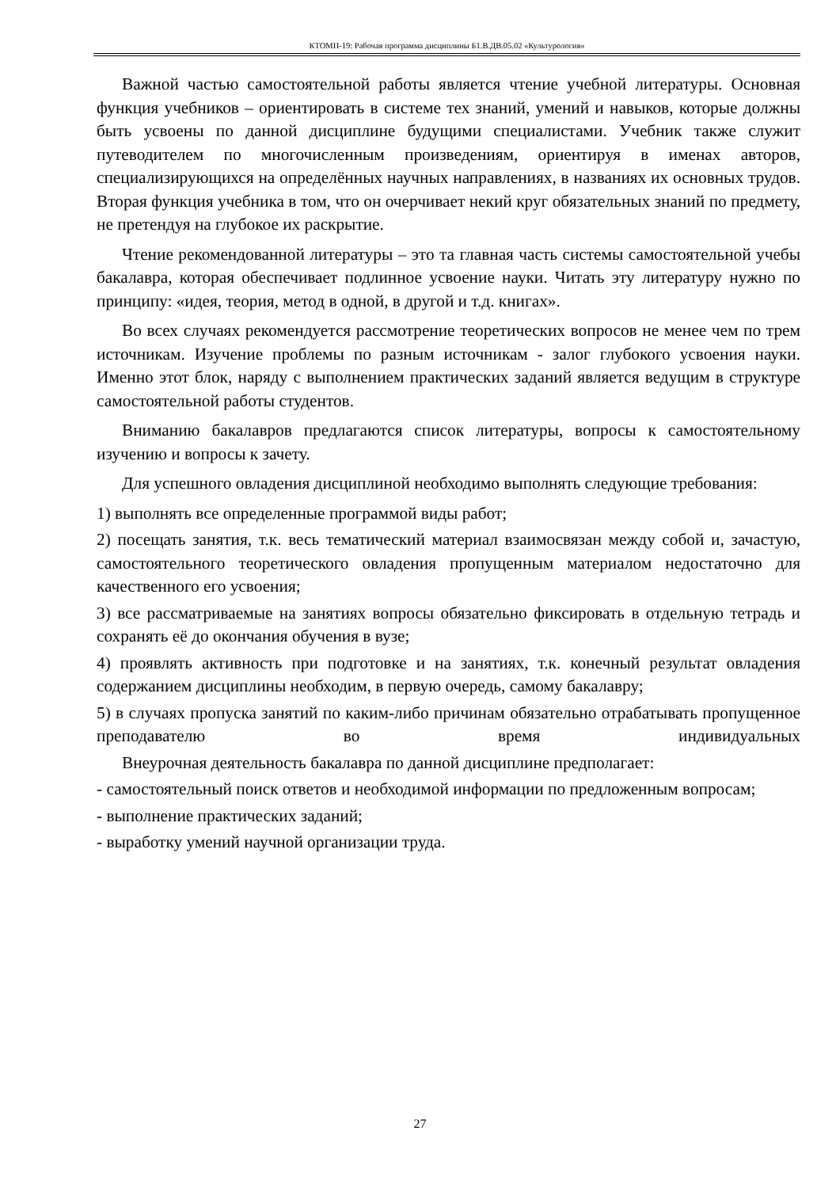КТОМП-19: Рабочая программа дисциплины Б1.В.ДВ.05.02 «Культурология»
Важной частью самостоятельной работы является чтение учебной литературы. Основная функция учебников – ориентировать в системе тех знаний, умений и навыков, которые должны быть усвоены по данной дисциплине будущими специалистами. Учебник также служит путеводителем по многочисленным произведениям, ориентируя в именах авторов, специализирующихся на определённых научных направлениях, в названиях их основных трудов. Вторая функция учебника в том, что он очерчивает некий круг обязательных знаний по предмету, не претендуя на глубокое их раскрытие.
Чтение рекомендованной литературы – это та главная часть системы самостоятельной учебы бакалавра, которая обеспечивает подлинное усвоение науки. Читать эту литературу нужно по принципу: «идея, теория, метод в одной, в другой и т.д. книгах».
Во всех случаях рекомендуется рассмотрение теоретических вопросов не менее чем по трем источникам. Изучение проблемы по разным источникам - залог глубокого усвоения науки. Именно этот блок, наряду с выполнением практических заданий является ведущим в структуре самостоятельной работы студентов.
Вниманию бакалавров предлагаются список литературы, вопросы к самостоятельному изучению и вопросы к зачету.
Для успешного овладения дисциплиной необходимо выполнять следующие требования:
1) выполнять все определенные программой виды работ;
2) посещать занятия, т.к. весь тематический материал взаимосвязан между собой и, зачастую, самостоятельного теоретического овладения пропущенным материалом недостаточно для качественного его усвоения;
3) все рассматриваемые на занятиях вопросы обязательно фиксировать в отдельную тетрадь и сохранять её до окончания обучения в вузе;
4) проявлять активность при подготовке и на занятиях, т.к. конечный результат овладения содержанием дисциплины необходим, в первую очередь, самому бакалавру;
5) в случаях пропуска занятий по каким-либо причинам обязательно отрабатывать пропущенное преподавателю во время индивидуальных
Внеурочная деятельность бакалавра по данной дисциплине предполагает:
- самостоятельный поиск ответов и необходимой информации по предложенным вопросам;
- выполнение практических заданий;
- выработку умений научной организации труда.
27